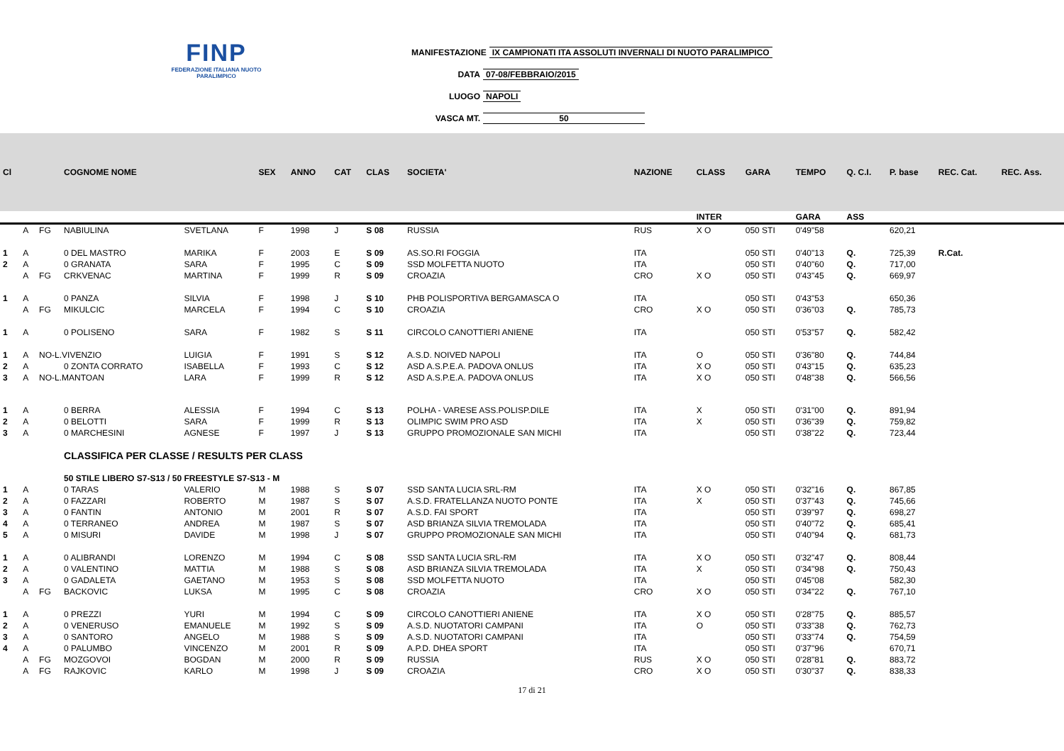FINP
FEDERAZIONE ITALIANA NUOTO PARALIMPICO
MANIFESTAZIONE IX CAMPIONATI ITA ASSOLUTI INVERNALI DI NUOTO PARALIMPICO
DATA 07-08/FEBBRAIO/2015
LUOGO NAPOLI
VASCA MT. 50
| Cl | | | COGNOME NOME | | SEX | ANNO | CAT | CLAS | SOCIETA' | NAZIONE | CLASS | GARA | TEMPO | Q. C.I. | P. base | REC. Cat. | REC. Ass. |
| --- | --- | --- | --- | --- | --- | --- | --- | --- | --- | --- | --- | --- | --- | --- | --- | --- | --- |
| | | | | | | | | | | | INTER | | GARA | ASS | | | |
| | A | FG | NABIULINA | SVETLANA | F | 1998 | J | S 08 | RUSSIA | RUS | X O | 050 STI | 0'49"58 | | 620,21 | | |
| 1 | A | | 0 DEL MASTRO | MARIKA | F | 2003 | E | S 09 | AS.SO.RI FOGGIA | ITA | | 050 STI | 0'40"13 | Q. | 725,39 | R.Cat. | |
| 2 | A | | 0 GRANATA | SARA | F | 1995 | C | S 09 | SSD MOLFETTA NUOTO | ITA | | 050 STI | 0'40"60 | Q. | 717,00 | | |
| | A | FG | CRKVENAC | MARTINA | F | 1999 | R | S 09 | CROAZIA | CRO | X O | 050 STI | 0'43"45 | Q. | 669,97 | | |
| 1 | A | | 0 PANZA | SILVIA | F | 1998 | J | S 10 | PHB POLISPORTIVA BERGAMASCA O | ITA | | 050 STI | 0'43"53 | | 650,36 | | |
| | A | FG | MIKULCIC | MARCELA | F | 1994 | C | S 10 | CROAZIA | CRO | X O | 050 STI | 0'36"03 | Q. | 785,73 | | |
| 1 | A | | 0 POLISENO | SARA | F | 1982 | S | S 11 | CIRCOLO CANOTTIERI ANIENE | ITA | | 050 STI | 0'53"57 | Q. | 582,42 | | |
| 1 | A | NO-L.VIVENZIO | | LUIGIA | F | 1991 | S | S 12 | A.S.D. NOIVED NAPOLI | ITA | O | 050 STI | 0'36"80 | Q. | 744,84 | | |
| 2 | A | | 0 ZONTA CORRATO | ISABELLA | F | 1993 | C | S 12 | ASD A.S.P.E.A. PADOVA ONLUS | ITA | X O | 050 STI | 0'43"15 | Q. | 635,23 | | |
| 3 | A | NO-L.MANTOAN | | LARA | F | 1999 | R | S 12 | ASD A.S.P.E.A. PADOVA ONLUS | ITA | X O | 050 STI | 0'48"38 | Q. | 566,56 | | |
| 1 | A | | 0 BERRA | ALESSIA | F | 1994 | C | S 13 | POLHA - VARESE ASS.POLISP.DILE | ITA | X | 050 STI | 0'31"00 | Q. | 891,94 | | |
| 2 | A | | 0 BELOTTI | SARA | F | 1999 | R | S 13 | OLIMPIC SWIM PRO ASD | ITA | X | 050 STI | 0'36"39 | Q. | 759,82 | | |
| 3 | A | | 0 MARCHESINI | AGNESE | F | 1997 | J | S 13 | GRUPPO PROMOZIONALE SAN MICHI | ITA | | 050 STI | 0'38"22 | Q. | 723,44 | | |
| | | | CLASSIFICA PER CLASSE / RESULTS PER CLASS | | | | | | | | | | | | | | |
| | | | 50 STILE LIBERO S7-S13 / 50 FREESTYLE S7-S13 - M | | | | | | | | | | | | | | |
| 1 | A | | 0 TARAS | VALERIO | M | 1988 | S | S 07 | SSD SANTA LUCIA SRL-RM | ITA | X O | 050 STI | 0'32"16 | Q. | 867,85 | | |
| 2 | A | | 0 FAZZARI | ROBERTO | M | 1987 | S | S 07 | A.S.D. FRATELLANZA NUOTO PONTE | ITA | X | 050 STI | 0'37"43 | Q. | 745,66 | | |
| 3 | A | | 0 FANTIN | ANTONIO | M | 2001 | R | S 07 | A.S.D. FAI SPORT | ITA | | 050 STI | 0'39"97 | Q. | 698,27 | | |
| 4 | A | | 0 TERRANEO | ANDREA | M | 1987 | S | S 07 | ASD BRIANZA SILVIA TREMOLADA | ITA | | 050 STI | 0'40"72 | Q. | 685,41 | | |
| 5 | A | | 0 MISURI | DAVIDE | M | 1998 | J | S 07 | GRUPPO PROMOZIONALE SAN MICHI | ITA | | 050 STI | 0'40"94 | Q. | 681,73 | | |
| 1 | A | | 0 ALIBRANDI | LORENZO | M | 1994 | C | S 08 | SSD SANTA LUCIA SRL-RM | ITA | X O | 050 STI | 0'32"47 | Q. | 808,44 | | |
| 2 | A | | 0 VALENTINO | MATTIA | M | 1988 | S | S 08 | ASD BRIANZA SILVIA TREMOLADA | ITA | X | 050 STI | 0'34"98 | Q. | 750,43 | | |
| 3 | A | | 0 GADALETA | GAETANO | M | 1953 | S | S 08 | SSD MOLFETTA NUOTO | ITA | | 050 STI | 0'45"08 | | 582,30 | | |
| | A | FG | BACKOVIC | LUKSA | M | 1995 | C | S 08 | CROAZIA | CRO | X O | 050 STI | 0'34"22 | Q. | 767,10 | | |
| 1 | A | | 0 PREZZI | YURI | M | 1994 | C | S 09 | CIRCOLO CANOTTIERI ANIENE | ITA | X O | 050 STI | 0'28"75 | Q. | 885,57 | | |
| 2 | A | | 0 VENERUSO | EMANUELE | M | 1992 | S | S 09 | A.S.D. NUOTATORI CAMPANI | ITA | O | 050 STI | 0'33"38 | Q. | 762,73 | | |
| 3 | A | | 0 SANTORO | ANGELO | M | 1988 | S | S 09 | A.S.D. NUOTATORI CAMPANI | ITA | | 050 STI | 0'33"74 | Q. | 754,59 | | |
| 4 | A | | 0 PALUMBO | VINCENZO | M | 2001 | R | S 09 | A.P.D. DHEA SPORT | ITA | | 050 STI | 0'37"96 | | 670,71 | | |
| | A | FG | MOZGOVOI | BOGDAN | M | 2000 | R | S 09 | RUSSIA | RUS | X O | 050 STI | 0'28"81 | Q. | 883,72 | | |
| | A | FG | RAJKOVIC | KARLO | M | 1998 | J | S 09 | CROAZIA | CRO | X O | 050 STI | 0'30"37 | Q. | 838,33 | | |
17 di 21